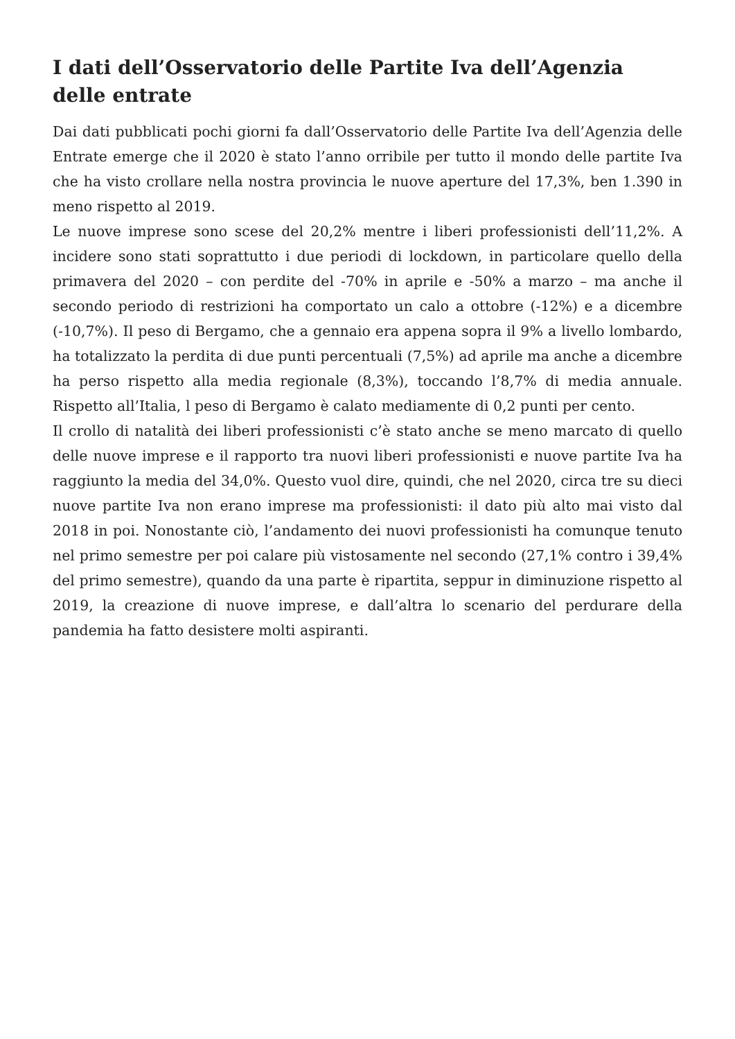I dati dell’Osservatorio delle Partite Iva dell’Agenzia delle entrate
Dai dati pubblicati pochi giorni fa dall’Osservatorio delle Partite Iva dell’Agenzia delle Entrate emerge che il 2020 è stato l’anno orribile per tutto il mondo delle partite Iva che ha visto crollare nella nostra provincia le nuove aperture del 17,3%, ben 1.390 in meno rispetto al 2019.
Le nuove imprese sono scese del 20,2% mentre i liberi professionisti dell’11,2%. A incidere sono stati soprattutto i due periodi di lockdown, in particolare quello della primavera del 2020 – con perdite del -70% in aprile e -50% a marzo – ma anche il secondo periodo di restrizioni ha comportato un calo a ottobre (-12%) e a dicembre (-10,7%). Il peso di Bergamo, che a gennaio era appena sopra il 9% a livello lombardo, ha totalizzato la perdita di due punti percentuali (7,5%) ad aprile ma anche a dicembre ha perso rispetto alla media regionale (8,3%), toccando l’8,7% di media annuale. Rispetto all’Italia, l peso di Bergamo è calato mediamente di 0,2 punti per cento.
Il crollo di natalità dei liberi professionisti c’è stato anche se meno marcato di quello delle nuove imprese e il rapporto tra nuovi liberi professionisti e nuove partite Iva ha raggiunto la media del 34,0%. Questo vuol dire, quindi, che nel 2020, circa tre su dieci nuove partite Iva non erano imprese ma professionisti: il dato più alto mai visto dal 2018 in poi. Nonostante ciò, l’andamento dei nuovi professionisti ha comunque tenuto nel primo semestre per poi calare più vistosamente nel secondo (27,1% contro i 39,4% del primo semestre), quando da una parte è ripartita, seppur in diminuzione rispetto al 2019, la creazione di nuove imprese, e dall’altra lo scenario del perdurare della pandemia ha fatto desistere molti aspiranti.